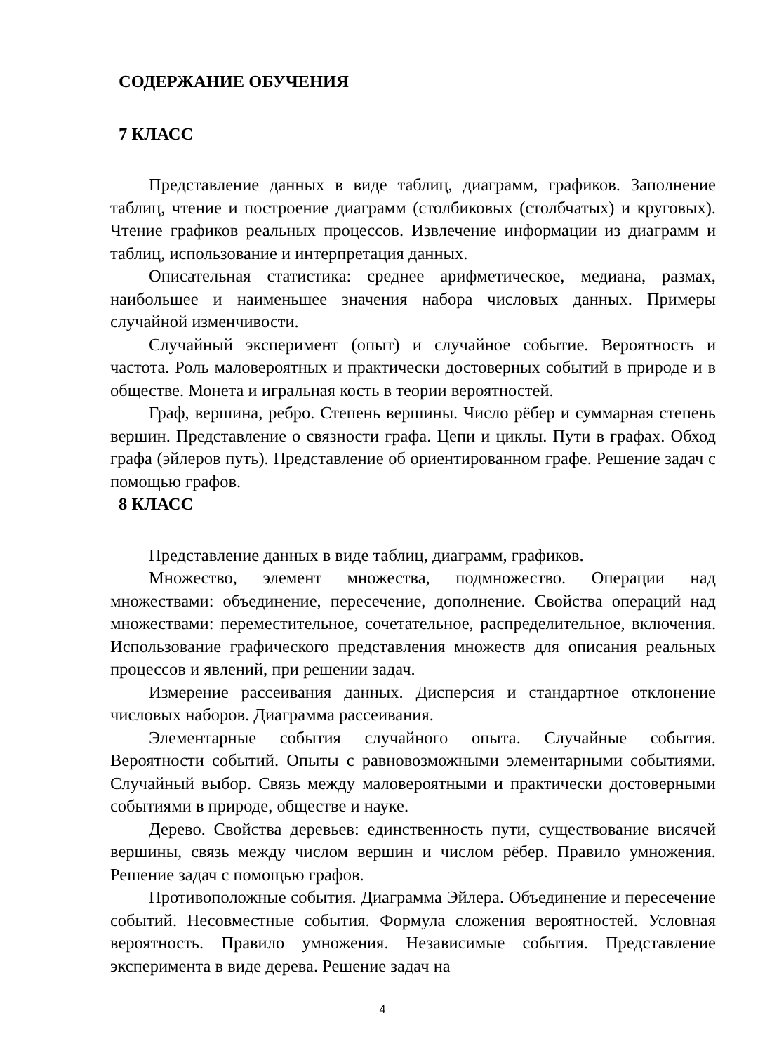СОДЕРЖАНИЕ ОБУЧЕНИЯ
7 КЛАСС
Представление данных в виде таблиц, диаграмм, графиков. Заполнение таблиц, чтение и построение диаграмм (столбиковых (столбчатых) и круговых). Чтение графиков реальных процессов. Извлечение информации из диаграмм и таблиц, использование и интерпретация данных.
Описательная статистика: среднее арифметическое, медиана, размах, наибольшее и наименьшее значения набора числовых данных. Примеры случайной изменчивости.
Случайный эксперимент (опыт) и случайное событие. Вероятность и частота. Роль маловероятных и практически достоверных событий в природе и в обществе. Монета и игральная кость в теории вероятностей.
Граф, вершина, ребро. Степень вершины. Число рёбер и суммарная степень вершин. Представление о связности графа. Цепи и циклы. Пути в графах. Обход графа (эйлеров путь). Представление об ориентированном графе. Решение задач с помощью графов.
8 КЛАСС
Представление данных в виде таблиц, диаграмм, графиков.
Множество, элемент множества, подмножество. Операции над множествами: объединение, пересечение, дополнение. Свойства операций над множествами: переместительное, сочетательное, распределительное, включения. Использование графического представления множеств для описания реальных процессов и явлений, при решении задач.
Измерение рассеивания данных. Дисперсия и стандартное отклонение числовых наборов. Диаграмма рассеивания.
Элементарные события случайного опыта. Случайные события. Вероятности событий. Опыты с равновозможными элементарными событиями. Случайный выбор. Связь между маловероятными и практически достоверными событиями в природе, обществе и науке.
Дерево. Свойства деревьев: единственность пути, существование висячей вершины, связь между числом вершин и числом рёбер. Правило умножения. Решение задач с помощью графов.
Противоположные события. Диаграмма Эйлера. Объединение и пересечение событий. Несовместные события. Формула сложения вероятностей. Условная вероятность. Правило умножения. Независимые события. Представление эксперимента в виде дерева. Решение задач на
4